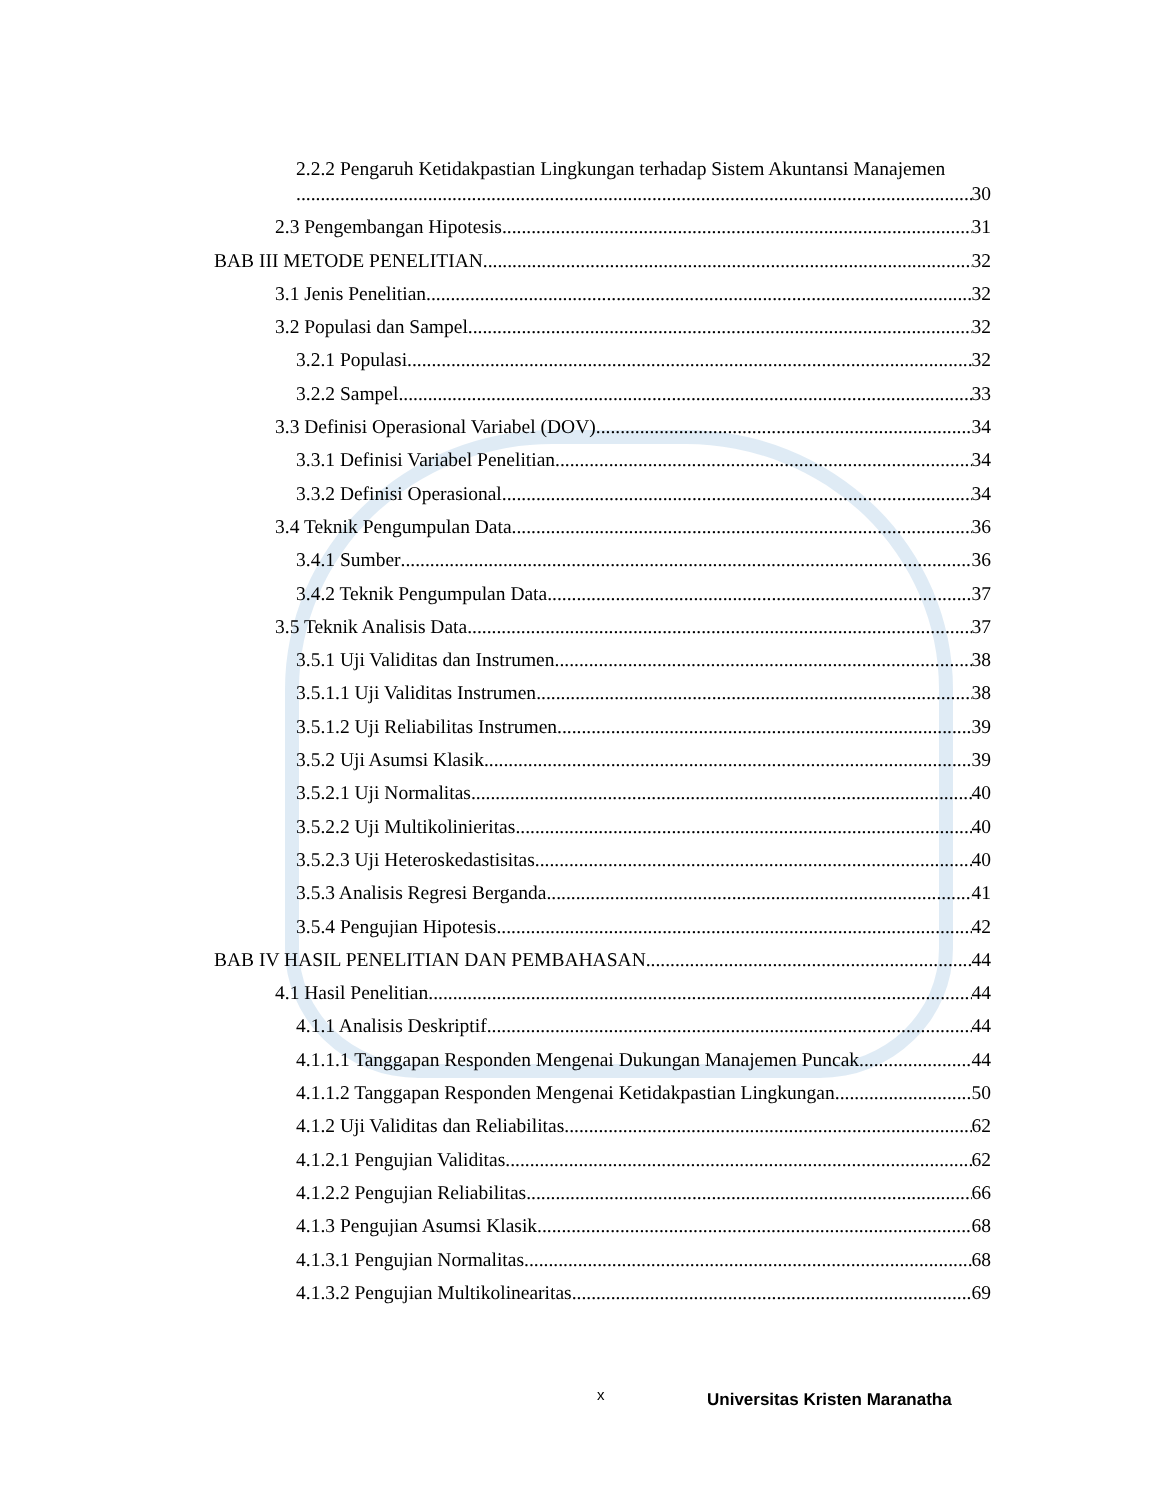2.2.2 Pengaruh Ketidakpastian Lingkungan terhadap Sistem Akuntansi Manajemen
30
2.3 Pengembangan Hipotesis 31
BAB III METODE PENELITIAN 32
3.1 Jenis Penelitian 32
3.2 Populasi dan Sampel 32
3.2.1 Populasi 32
3.2.2 Sampel 33
3.3 Definisi Operasional Variabel (DOV) 34
3.3.1 Definisi Variabel Penelitian 34
3.3.2 Definisi Operasional 34
3.4 Teknik Pengumpulan Data 36
3.4.1 Sumber 36
3.4.2 Teknik Pengumpulan Data 37
3.5 Teknik Analisis Data 37
3.5.1 Uji Validitas dan Instrumen 38
3.5.1.1 Uji Validitas Instrumen 38
3.5.1.2 Uji Reliabilitas Instrumen 39
3.5.2 Uji Asumsi Klasik 39
3.5.2.1 Uji Normalitas 40
3.5.2.2 Uji Multikolinieritas 40
3.5.2.3 Uji Heteroskedastisitas 40
3.5.3 Analisis Regresi Berganda 41
3.5.4 Pengujian Hipotesis 42
BAB IV HASIL PENELITIAN DAN PEMBAHASAN 44
4.1 Hasil Penelitian 44
4.1.1 Analisis Deskriptif 44
4.1.1.1 Tanggapan Responden Mengenai Dukungan Manajemen Puncak 44
4.1.1.2 Tanggapan Responden Mengenai Ketidakpastian Lingkungan 50
4.1.2 Uji Validitas dan Reliabilitas 62
4.1.2.1 Pengujian Validitas 62
4.1.2.2 Pengujian Reliabilitas 66
4.1.3 Pengujian Asumsi Klasik 68
4.1.3.1 Pengujian Normalitas 68
4.1.3.2 Pengujian Multikolinearitas 69
x Universitas Kristen Maranatha